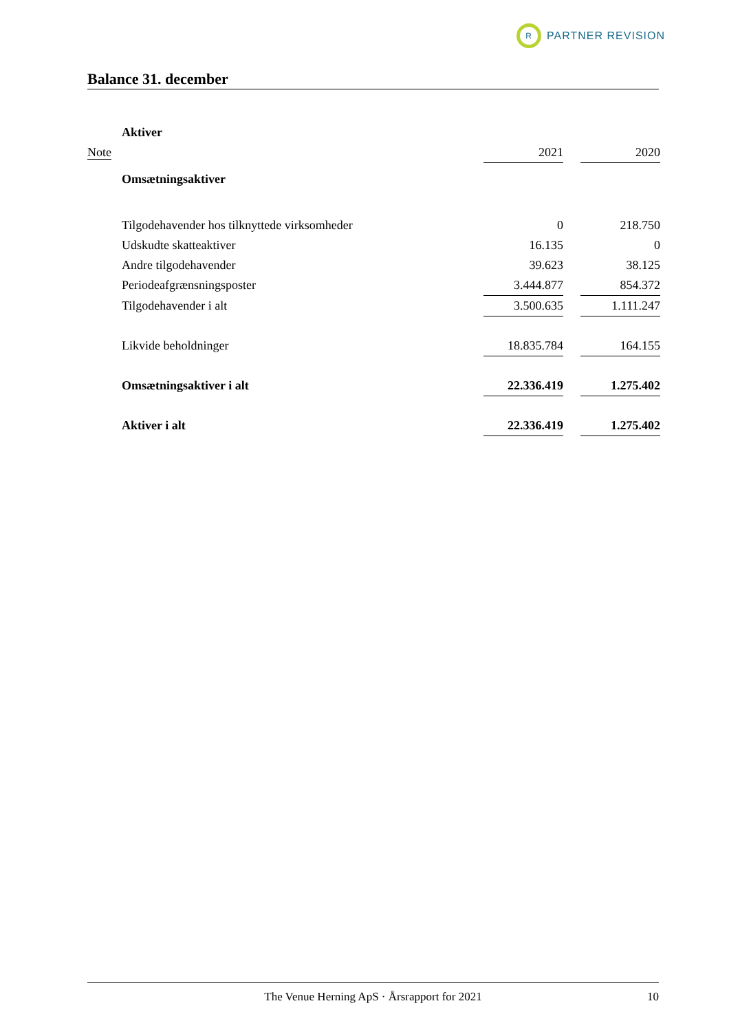R
PARTNER REVISION
Balance 31. december
| | Aktiver | | | |
| Note | | 2021 | | 2020 |
| | Omsætningsaktiver | | | |
| | Tilgodehavender hos tilknyttede virksomheder | 0 | | 218.750 |
| | Udskudte skatteaktiver | 16.135 | | 0 |
| | Andre tilgodehavender | 39.623 | | 38.125 |
| | Periodeafgrænsningsposter | 3.444.877 | | 854.372 |
| | Tilgodehavender i alt | 3.500.635 | | 1.111.247 |
| | Likvide beholdninger | 18.835.784 | | 164.155 |
| | Omsætningsaktiver i alt | 22.336.419 | | 1.275.402 |
| | Aktiver i alt | 22.336.419 | | 1.275.402 |
The Venue Herning ApS · Årsrapport for 2021 10